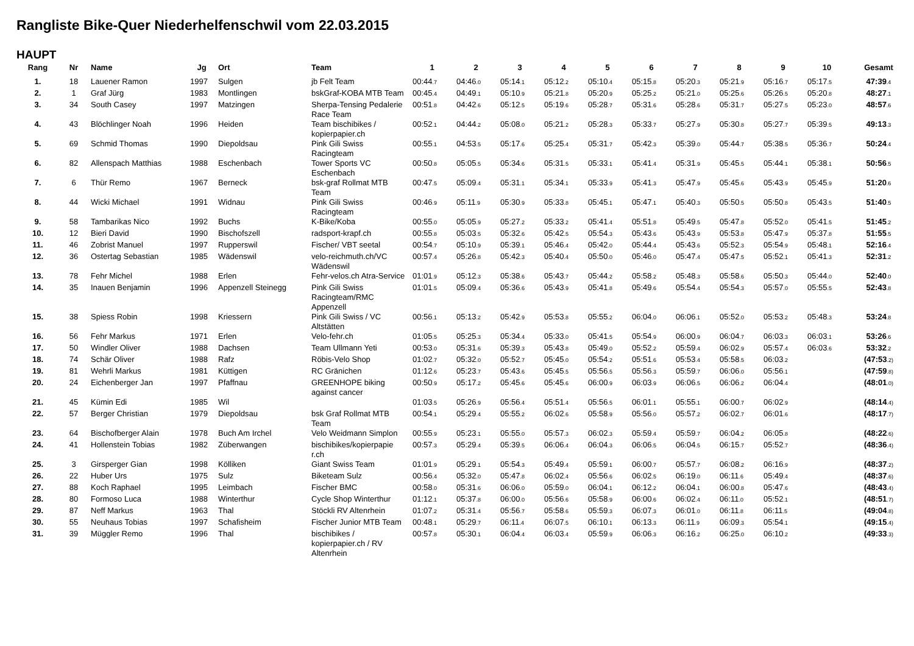Rangliste Bike-Quer Niederhelfenschwil vom 22.03.2015
HAUPT
| Rang | Nr | Name | Jg | Ort | Team | 1 | 2 | 3 | 4 | 5 | 6 | 7 | 8 | 9 | 10 | Gesamt |
| --- | --- | --- | --- | --- | --- | --- | --- | --- | --- | --- | --- | --- | --- | --- | --- | --- |
| 1. | 18 | Lauener Ramon | 1997 | Sulgen | jb Felt Team | 00:44 .7 | 04:46 .0 | 05:14 .1 | 05:12 .2 | 05:10 .4 | 05:15 .8 | 05:20 .3 | 05:21 .9 | 05:16 .7 | 05:17 .5 | 47:39 .4 |
| 2. | 1 | Graf Jürg | 1983 | Montlingen | bskGraf-KOBA MTB Team | 00:45 .4 | 04:49 .1 | 05:10 .9 | 05:21 .8 | 05:20 .9 | 05:25 .2 | 05:21 .0 | 05:25 .6 | 05:26 .5 | 05:20 .8 | 48:27 .1 |
| 3. | 34 | South Casey | 1997 | Matzingen | Sherpa-Tensing Pedalerie Race Team | 00:51 .8 | 04:42 .6 | 05:12 .5 | 05:19 .6 | 05:28 .7 | 05:31 .6 | 05:28 .6 | 05:31 .7 | 05:27 .5 | 05:23 .0 | 48:57 .6 |
| 4. | 43 | Blöchlinger Noah | 1996 | Heiden | Team bischibikes / kopierpapier.ch | 00:52 .1 | 04:44 .2 | 05:08 .0 | 05:21 .2 | 05:28 .3 | 05:33 .7 | 05:27 .9 | 05:30 .8 | 05:27 .7 | 05:39 .5 | 49:13 .3 |
| 5. | 69 | Schmid Thomas | 1990 | Diepoldsau | Pink Gili Swiss Racingteam | 00:55 .1 | 04:53 .5 | 05:17 .6 | 05:25 .4 | 05:31 .7 | 05:42 .3 | 05:39 .0 | 05:44 .7 | 05:38 .5 | 05:36 .7 | 50:24 .4 |
| 6. | 82 | Allenspach Matthias | 1988 | Eschenbach | Tower Sports VC Eschenbach | 00:50 .8 | 05:05 .5 | 05:34 .6 | 05:31 .5 | 05:33 .1 | 05:41 .4 | 05:31 .9 | 05:45 .5 | 05:44 .1 | 05:38 .1 | 50:56 .5 |
| 7. | 6 | Thür Remo | 1967 | Berneck | bsk-graf Rollmat MTB Team | 00:47 .5 | 05:09 .4 | 05:31 .1 | 05:34 .1 | 05:33 .9 | 05:41 .3 | 05:47 .9 | 05:45 .6 | 05:43 .9 | 05:45 .9 | 51:20 .6 |
| 8. | 44 | Wicki Michael | 1991 | Widnau | Pink Gili Swiss Racingteam | 00:46 .9 | 05:11 .9 | 05:30 .9 | 05:33 .8 | 05:45 .1 | 05:47 .1 | 05:40 .3 | 05:50 .5 | 05:50 .8 | 05:43 .5 | 51:40 .5 |
| 9. | 58 | Tambarikas Nico | 1992 | Buchs | K-Bike/Koba | 00:55 .0 | 05:05 .9 | 05:27 .2 | 05:33 .2 | 05:41 .4 | 05:51 .8 | 05:49 .5 | 05:47 .8 | 05:52 .0 | 05:41 .5 | 51:45 .2 |
| 10. | 12 | Bieri David | 1990 | Bischofszell | radsport-krapf.ch | 00:55 .8 | 05:03 .5 | 05:32 .6 | 05:42 .5 | 05:54 .3 | 05:43 .6 | 05:43 .9 | 05:53 .8 | 05:47 .9 | 05:37 .8 | 51:55 .5 |
| 11. | 46 | Zobrist Manuel | 1997 | Rupperswil | Fischer/ VBT seetal | 00:54 .7 | 05:10 .9 | 05:39 .1 | 05:46 .4 | 05:42 .0 | 05:44 .4 | 05:43 .6 | 05:52 .3 | 05:54 .9 | 05:48 .1 | 52:16 .4 |
| 12. | 36 | Ostertag Sebastian | 1985 | Wädenswil | velo-reichmuth.ch/VC Wädenswil | 00:57 .4 | 05:26 .8 | 05:42 .3 | 05:40 .4 | 05:50 .0 | 05:46 .0 | 05:47 .4 | 05:47 .5 | 05:52 .1 | 05:41 .3 | 52:31 .2 |
| 13. | 78 | Fehr Michel | 1988 | Erlen | Fehr-velos.ch Atra-Service | 01:01 .9 | 05:12 .3 | 05:38 .6 | 05:43 .7 | 05:44 .2 | 05:58 .2 | 05:48 .3 | 05:58 .6 | 05:50 .3 | 05:44 .0 | 52:40 .0 |
| 14. | 35 | Inauen Benjamin | 1996 | Appenzell Steinegg | Pink Gili Swiss Racingteam/RMC Appenzell | 01:01 .5 | 05:09 .4 | 05:36 .6 | 05:43 .9 | 05:41 .8 | 05:49 .6 | 05:54 .4 | 05:54 .3 | 05:57 .0 | 05:55 .5 | 52:43 .8 |
| 15. | 38 | Spiess Robin | 1998 | Kriessern | Pink Gili Swiss / VC Altstätten | 00:56 .1 | 05:13 .2 | 05:42 .9 | 05:53 .8 | 05:55 .2 | 06:04 .0 | 06:06 .1 | 05:52 .0 | 05:53 .2 | 05:48 .3 | 53:24 .8 |
| 16. | 56 | Fehr Markus | 1971 | Erlen | Velo-fehr.ch | 01:05 .5 | 05:25 .3 | 05:34 .4 | 05:33 .0 | 05:41 .5 | 05:54 .9 | 06:00 .9 | 06:04 .7 | 06:03 .3 | 06:03 .1 | 53:26 .6 |
| 17. | 50 | Windler Oliver | 1988 | Dachsen | Team Ullmann Yeti | 00:53 .0 | 05:31 .6 | 05:39 .3 | 05:43 .8 | 05:49 .0 | 05:52 .2 | 05:59 .4 | 06:02 .9 | 05:57 .4 | 06:03 .6 | 53:32 .2 |
| 18. | 74 | Schär Oliver | 1988 | Rafz | Röbis-Velo Shop | 01:02 .7 | 05:32 .0 | 05:52 .7 | 05:45 .0 | 05:54 .2 | 05:51 .6 | 05:53 .4 | 05:58 .5 | 06:03 .2 | | (47:53 .2) |
| 19. | 81 | Wehrli Markus | 1981 | Küttigen | RC Gränichen | 01:12 .6 | 05:23 .7 | 05:43 .6 | 05:45 .5 | 05:56 .5 | 05:56 .3 | 05:59 .7 | 06:06 .0 | 05:56 .1 | | (47:59 .8) |
| 20. | 24 | Eichenberger Jan | 1997 | Pfaffnau | GREENHOPE biking against cancer | 00:50 .9 | 05:17 .2 | 05:45 .6 | 05:45 .6 | 06:00 .9 | 06:03 .9 | 06:06 .5 | 06:06 .2 | 06:04 .4 | | (48:01 .0) |
| 21. | 45 | Kümin Edi | 1985 | Wil | | 01:03 .5 | 05:26 .9 | 05:56 .4 | 05:51 .4 | 05:56 .5 | 06:01 .1 | 05:55 .1 | 06:00 .7 | 06:02 .9 | | (48:14 .4) |
| 22. | 57 | Berger Christian | 1979 | Diepoldsau | bsk Graf Rollmat MTB Team | 00:54 .1 | 05:29 .4 | 05:55 .2 | 06:02 .6 | 05:58 .9 | 05:56 .0 | 05:57 .2 | 06:02 .7 | 06:01 .6 | | (48:17 .7) |
| 23. | 64 | Bischofberger Alain | 1978 | Buch Am Irchel | Velo Weidmann Simplon | 00:55 .9 | 05:23 .1 | 05:55 .0 | 05:57 .3 | 06:02 .3 | 05:59 .4 | 05:59 .7 | 06:04 .2 | 06:05 .8 | | (48:22 .6) |
| 24. | 41 | Hollenstein Tobias | 1982 | Züberwangen | bischibikes/kopierpapie r.ch | 00:57 .3 | 05:29 .4 | 05:39 .5 | 06:06 .4 | 06:04 .3 | 06:06 .5 | 06:04 .5 | 06:15 .7 | 05:52 .7 | | (48:36 .4) |
| 25. | 3 | Girsperger Gian | 1998 | Kölliken | Giant Swiss Team | 01:01 .9 | 05:29 .1 | 05:54 .3 | 05:49 .4 | 05:59 .1 | 06:00 .7 | 05:57 .7 | 06:08 .2 | 06:16 .9 | | (48:37 .2) |
| 26. | 22 | Huber Urs | 1975 | Sulz | Biketeam Sulz | 00:56 .4 | 05:32 .0 | 05:47 .8 | 06:02 .4 | 05:56 .6 | 06:02 .5 | 06:19 .0 | 06:11 .6 | 05:49 .4 | | (48:37 .6) |
| 27. | 88 | Koch Raphael | 1995 | Leimbach | Fischer BMC | 00:58 .0 | 05:31 .6 | 06:06 .0 | 05:59 .0 | 06:04 .1 | 06:12 .2 | 06:04 .1 | 06:00 .8 | 05:47 .6 | | (48:43 .4) |
| 28. | 80 | Formoso Luca | 1988 | Winterthur | Cycle Shop Winterthur | 01:12 .1 | 05:37 .8 | 06:00 .0 | 05:56 .6 | 05:58 .9 | 06:00 .6 | 06:02 .4 | 06:11 .0 | 05:52 .1 | | (48:51 .7) |
| 29. | 87 | Neff Markus | 1963 | Thal | Stöckli RV Altenrhein | 01:07 .2 | 05:31 .4 | 05:56 .7 | 05:58 .6 | 05:59 .3 | 06:07 .3 | 06:01 .0 | 06:11 .8 | 06:11 .5 | | (49:04 .8) |
| 30. | 55 | Neuhaus Tobias | 1997 | Schafisheim | Fischer Junior MTB Team | 00:48 .1 | 05:29 .7 | 06:11 .4 | 06:07 .5 | 06:10 .1 | 06:13 .3 | 06:11 .9 | 06:09 .3 | 05:54 .1 | | (49:15 .4) |
| 31. | 39 | Müggler Remo | 1996 | Thal | bischibikes / kopierpapier.ch / RV Altenrhein | 00:57 .8 | 05:30 .1 | 06:04 .4 | 06:03 .4 | 05:59 .9 | 06:06 .3 | 06:16 .2 | 06:25 .0 | 06:10 .2 | | (49:33 .3) |